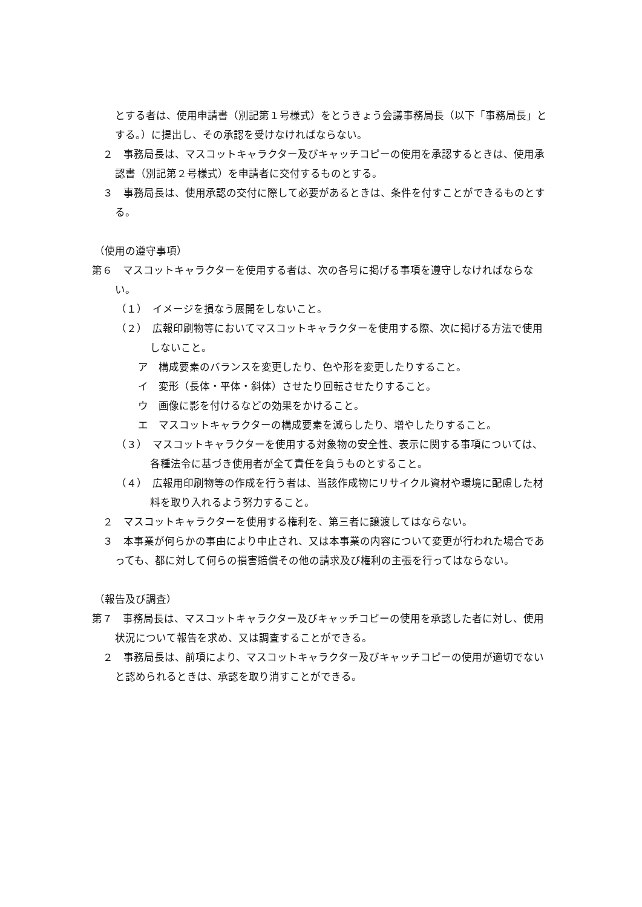とする者は、使用申請書（別記第１号様式）をとうきょう会議事務局長（以下「事務局長」とする。）に提出し、その承認を受けなければならない。
２　事務局長は、マスコットキャラクター及びキャッチコピーの使用を承認するときは、使用承認書（別記第２号様式）を申請者に交付するものとする。
３　事務局長は、使用承認の交付に際して必要があるときは、条件を付すことができるものとする。
（使用の遵守事項）
第６　マスコットキャラクターを使用する者は、次の各号に掲げる事項を遵守しなければならない。
（１）　イメージを損なう展開をしないこと。
（２）　広報印刷物等においてマスコットキャラクターを使用する際、次に掲げる方法で使用しないこと。
ア　構成要素のバランスを変更したり、色や形を変更したりすること。
イ　変形（長体・平体・斜体）させたり回転させたりすること。
ウ　画像に影を付けるなどの効果をかけること。
エ　マスコットキャラクターの構成要素を減らしたり、増やしたりすること。
（３）　マスコットキャラクターを使用する対象物の安全性、表示に関する事項については、各種法令に基づき使用者が全て責任を負うものとすること。
（４）　広報用印刷物等の作成を行う者は、当該作成物にリサイクル資材や環境に配慮した材料を取り入れるよう努力すること。
２　マスコットキャラクターを使用する権利を、第三者に譲渡してはならない。
３　本事業が何らかの事由により中止され、又は本事業の内容について変更が行われた場合であっても、都に対して何らの損害賠償その他の請求及び権利の主張を行ってはならない。
（報告及び調査）
第７　事務局長は、マスコットキャラクター及びキャッチコピーの使用を承認した者に対し、使用状況について報告を求め、又は調査することができる。
２　事務局長は、前項により、マスコットキャラクター及びキャッチコピーの使用が適切でないと認められるときは、承認を取り消すことができる。